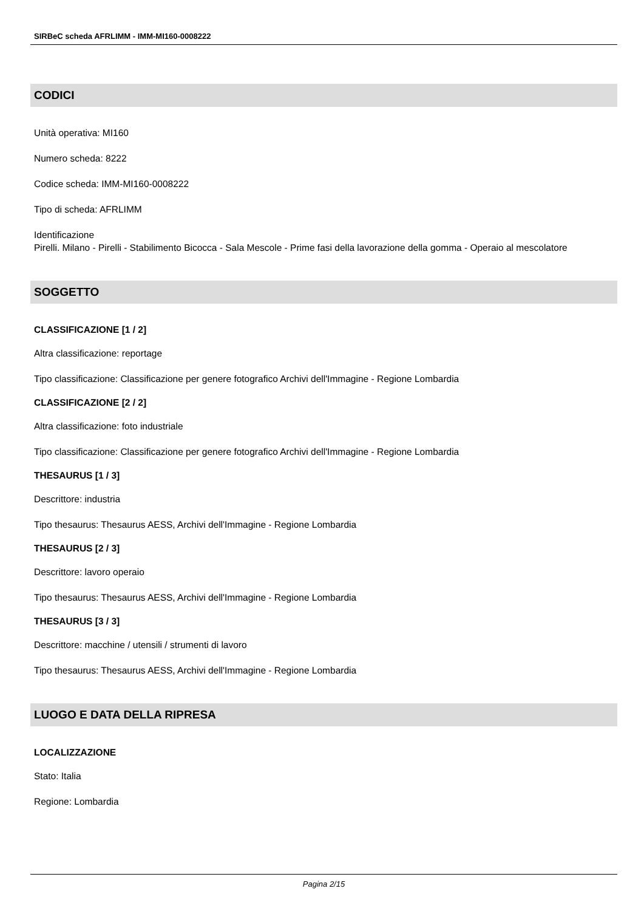SIRBeC scheda AFRLIMM - IMM-MI160-0008222
CODICI
Unità operativa: MI160
Numero scheda: 8222
Codice scheda: IMM-MI160-0008222
Tipo di scheda: AFRLIMM
Identificazione
Pirelli. Milano - Pirelli - Stabilimento Bicocca - Sala Mescole - Prime fasi della lavorazione della gomma - Operaio al mescolatore
SOGGETTO
CLASSIFICAZIONE [1 / 2]
Altra classificazione: reportage
Tipo classificazione: Classificazione per genere fotografico Archivi dell'Immagine - Regione Lombardia
CLASSIFICAZIONE [2 / 2]
Altra classificazione: foto industriale
Tipo classificazione: Classificazione per genere fotografico Archivi dell'Immagine - Regione Lombardia
THESAURUS [1 / 3]
Descrittore: industria
Tipo thesaurus: Thesaurus AESS, Archivi dell'Immagine - Regione Lombardia
THESAURUS [2 / 3]
Descrittore: lavoro operaio
Tipo thesaurus: Thesaurus AESS, Archivi dell'Immagine - Regione Lombardia
THESAURUS [3 / 3]
Descrittore: macchine / utensili / strumenti di lavoro
Tipo thesaurus: Thesaurus AESS, Archivi dell'Immagine - Regione Lombardia
LUOGO E DATA DELLA RIPRESA
LOCALIZZAZIONE
Stato: Italia
Regione: Lombardia
Pagina 2/15